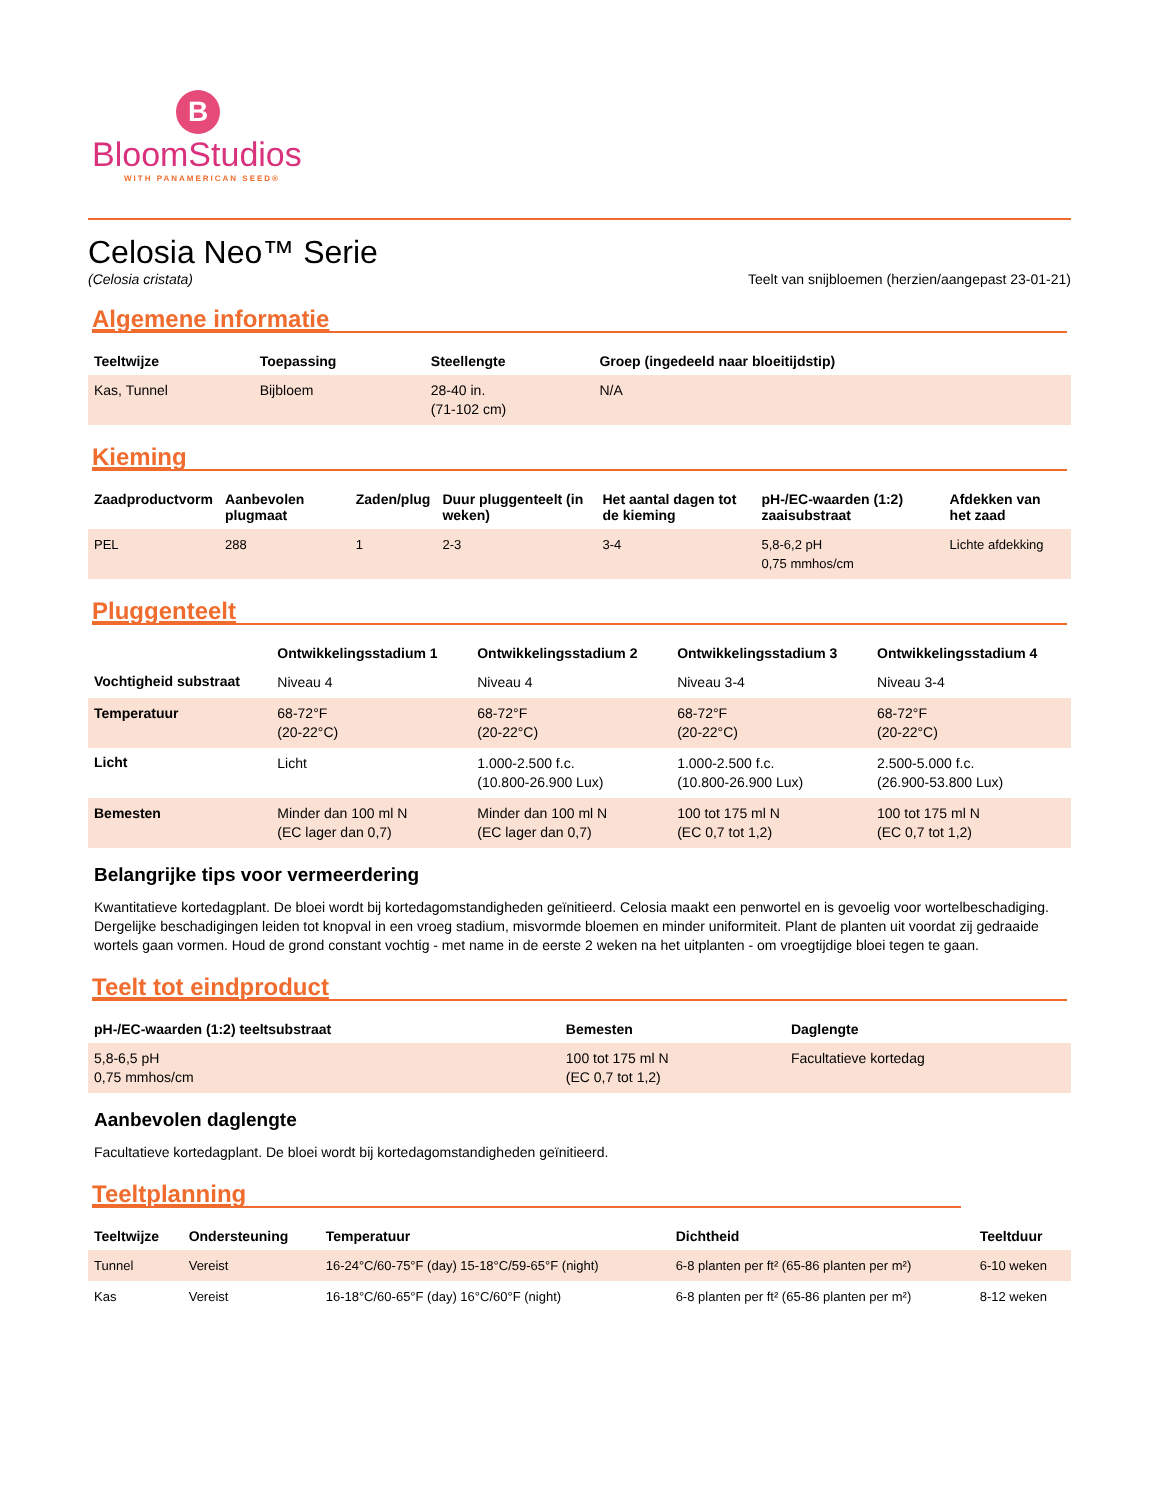B
BloomStudios
WITH PANAMERICAN SEED®
Celosia Neo™ Serie
(Celosia cristata) Teelt van snijbloemen (herzien/aangepast 23-01-21)
Algemene informatie
| Teeltwijze | Toepassing | Steellengte | Groep (ingedeeld naar bloeitijdstip) |
| --- | --- | --- | --- |
| Kas, Tunnel | Bijbloem | 28-40 in. (71-102 cm) | N/A |
Kieming
| Zaadproductvorm | Aanbevolen plugmaat | Zaden/plug | Duur pluggenteelt (in weken) | Het aantal dagen tot de kieming | pH-/EC-waarden (1:2) zaaisubstraat | Afdekken van het zaad |
| --- | --- | --- | --- | --- | --- | --- |
| PEL | 288 | 1 | 2-3 | 3-4 | 5,8-6,2 pH 0,75 mmhos/cm | Lichte afdekking |
Pluggenteelt
| | Ontwikkelingsstadium 1 | Ontwikkelingsstadium 2 | Ontwikkelingsstadium 3 | Ontwikkelingsstadium 4 |
| --- | --- | --- | --- | --- |
| Vochtigheid substraat | Niveau 4 | Niveau 4 | Niveau 3-4 | Niveau 3-4 |
| Temperatuur | 68-72°F (20-22°C) | 68-72°F (20-22°C) | 68-72°F (20-22°C) | 68-72°F (20-22°C) |
| Licht | Licht | 1.000-2.500 f.c. (10.800-26.900 Lux) | 1.000-2.500 f.c. (10.800-26.900 Lux) | 2.500-5.000 f.c. (26.900-53.800 Lux) |
| Bemesten | Minder dan 100 ml N (EC lager dan 0,7) | Minder dan 100 ml N (EC lager dan 0,7) | 100 tot 175 ml N (EC 0,7 tot 1,2) | 100 tot 175 ml N (EC 0,7 tot 1,2) |
Belangrijke tips voor vermeerdering
Kwantitatieve kortedagplant. De bloei wordt bij kortedagomstandigheden geïnitieerd. Celosia maakt een penwortel en is gevoelig voor wortelbeschadiging. Dergelijke beschadigingen leiden tot knopval in een vroeg stadium, misvormde bloemen en minder uniformiteit. Plant de planten uit voordat zij gedraaide wortels gaan vormen. Houd de grond constant vochtig - met name in de eerste 2 weken na het uitplanten - om vroegtijdige bloei tegen te gaan.
Teelt tot eindproduct
| pH-/EC-waarden (1:2) teeltsubstraat | Bemesten | Daglengte |
| --- | --- | --- |
| 5,8-6,5 pH 0,75 mmhos/cm | 100 tot 175 ml N (EC 0,7 tot 1,2) | Facultatieve kortedag |
Aanbevolen daglengte
Facultatieve kortedagplant. De bloei wordt bij kortedagomstandigheden geïnitieerd.
Teeltplanning
| Teeltwijze | Ondersteuning | Temperatuur | Dichtheid | Teeltduur |
| --- | --- | --- | --- | --- |
| Tunnel | Vereist | 16-24°C/60-75°F (day) 15-18°C/59-65°F (night) | 6-8 planten per ft² (65-86 planten per m²) | 6-10 weken |
| Kas | Vereist | 16-18°C/60-65°F (day) 16°C/60°F (night) | 6-8 planten per ft² (65-86 planten per m²) | 8-12 weken |